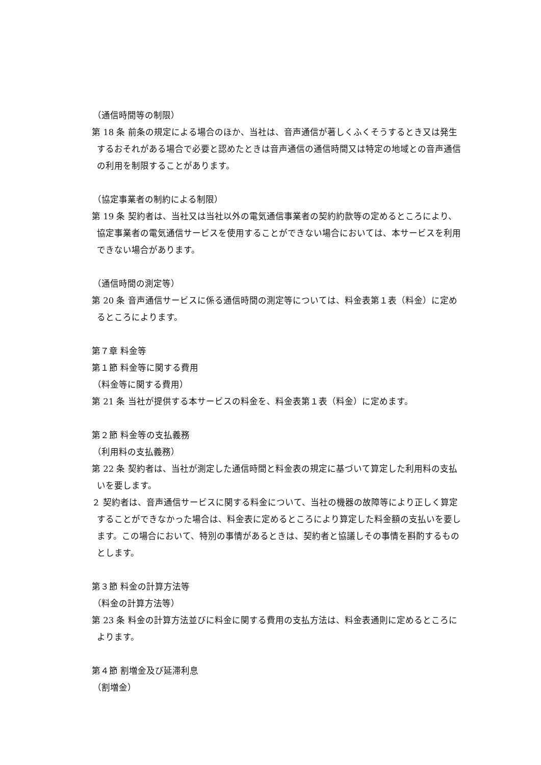（通信時間等の制限）
第 18 条 前条の規定による場合のほか、当社は、音声通信が著しくふくそうするとき又は発生するおそれがある場合で必要と認めたときは音声通信の通信時間又は特定の地域との音声通信の利用を制限することがあります。
（協定事業者の制約による制限）
第 19 条 契約者は、当社又は当社以外の電気通信事業者の契約約款等の定めるところにより、協定事業者の電気通信サービスを使用することができない場合においては、本サービスを利用できない場合があります。
（通信時間の測定等）
第 20 条 音声通信サービスに係る通信時間の測定等については、料金表第１表（料金）に定めるところによります。
第７章 料金等
第１節 料金等に関する費用
（料金等に関する費用）
第 21 条 当社が提供する本サービスの料金を、料金表第１表（料金）に定めます。
第２節 料金等の支払義務
（利用料の支払義務）
第 22 条 契約者は、当社が測定した通信時間と料金表の規定に基づいて算定した利用料の支払いを要します。
２ 契約者は、音声通信サービスに関する料金について、当社の機器の故障等により正しく算定することができなかった場合は、料金表に定めるところにより算定した料金額の支払いを要します。この場合において、特別の事情があるときは、契約者と協議しその事情を斟酌するものとします。
第３節 料金の計算方法等
（料金の計算方法等）
第 23 条 料金の計算方法並びに料金に関する費用の支払方法は、料金表通則に定めるところによります。
第４節 割増金及び延滞利息
（割増金）